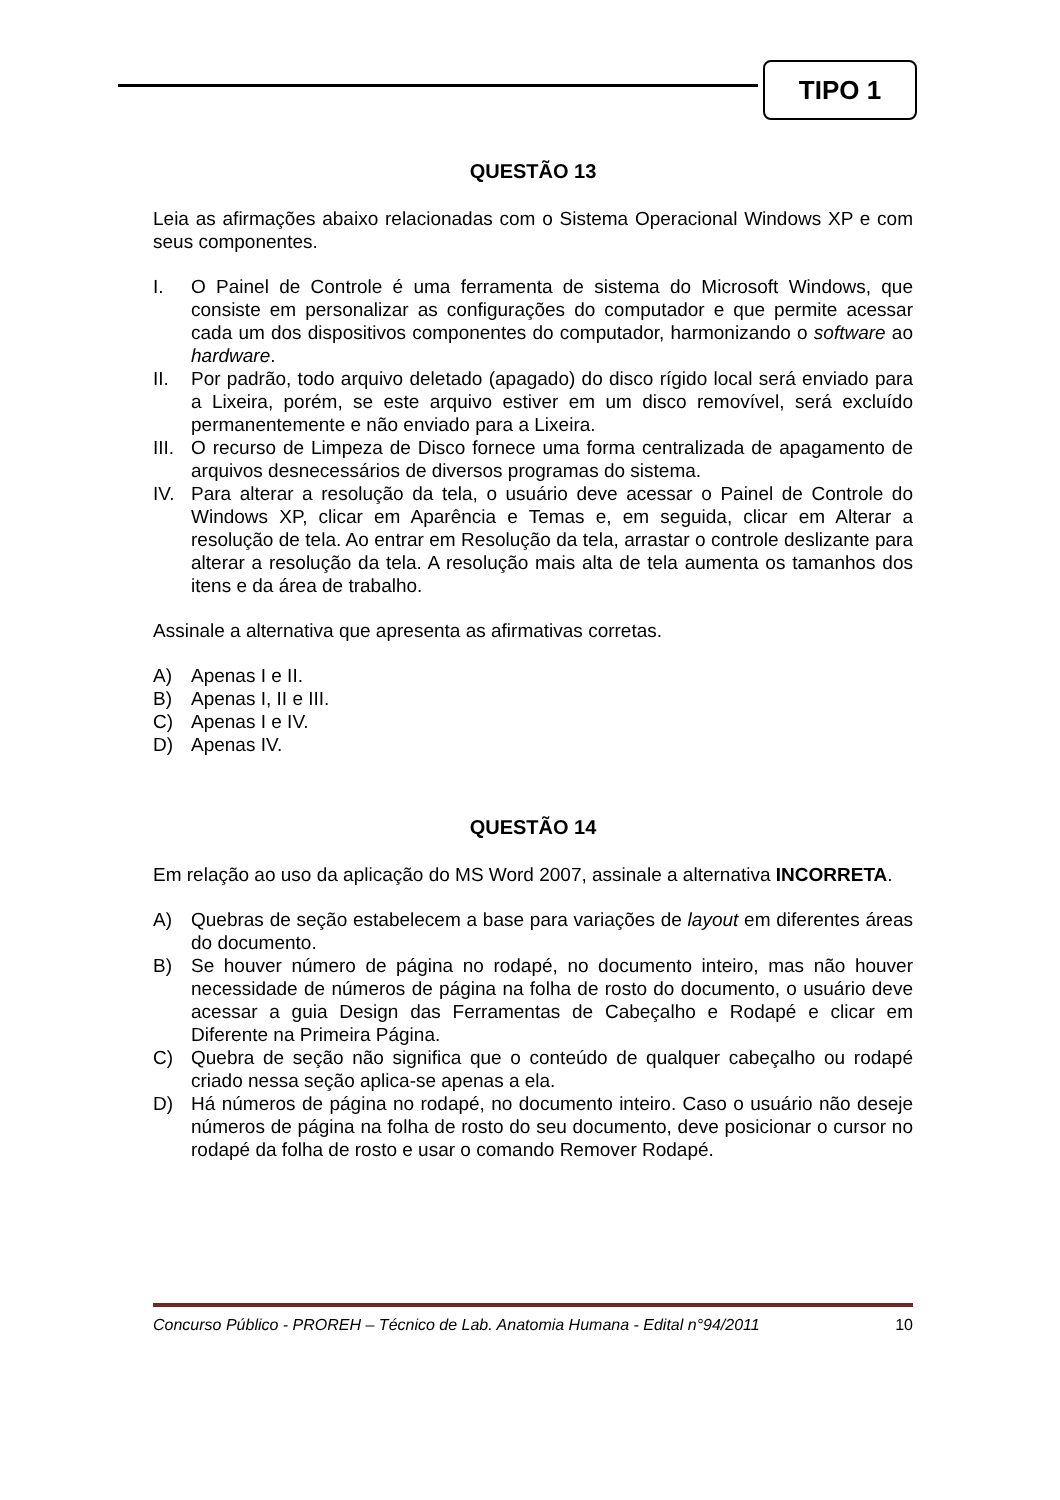TIPO 1
QUESTÃO 13
Leia as afirmações abaixo relacionadas com o Sistema Operacional Windows XP e com seus componentes.
I. O Painel de Controle é uma ferramenta de sistema do Microsoft Windows, que consiste em personalizar as configurações do computador e que permite acessar cada um dos dispositivos componentes do computador, harmonizando o software ao hardware.
II. Por padrão, todo arquivo deletado (apagado) do disco rígido local será enviado para a Lixeira, porém, se este arquivo estiver em um disco removível, será excluído permanentemente e não enviado para a Lixeira.
III. O recurso de Limpeza de Disco fornece uma forma centralizada de apagamento de arquivos desnecessários de diversos programas do sistema.
IV. Para alterar a resolução da tela, o usuário deve acessar o Painel de Controle do Windows XP, clicar em Aparência e Temas e, em seguida, clicar em Alterar a resolução de tela. Ao entrar em Resolução da tela, arrastar o controle deslizante para alterar a resolução da tela. A resolução mais alta de tela aumenta os tamanhos dos itens e da área de trabalho.
Assinale a alternativa que apresenta as afirmativas corretas.
A) Apenas I e II.
B) Apenas I, II e III.
C) Apenas I e IV.
D) Apenas IV.
QUESTÃO 14
Em relação ao uso da aplicação do MS Word 2007, assinale a alternativa INCORRETA.
A) Quebras de seção estabelecem a base para variações de layout em diferentes áreas do documento.
B) Se houver número de página no rodapé, no documento inteiro, mas não houver necessidade de números de página na folha de rosto do documento, o usuário deve acessar a guia Design das Ferramentas de Cabeçalho e Rodapé e clicar em Diferente na Primeira Página.
C) Quebra de seção não significa que o conteúdo de qualquer cabeçalho ou rodapé criado nessa seção aplica-se apenas a ela.
D) Há números de página no rodapé, no documento inteiro. Caso o usuário não deseje números de página na folha de rosto do seu documento, deve posicionar o cursor no rodapé da folha de rosto e usar o comando Remover Rodapé.
Concurso Público - PROREH – Técnico de Lab. Anatomia Humana - Edital n°94/2011 10